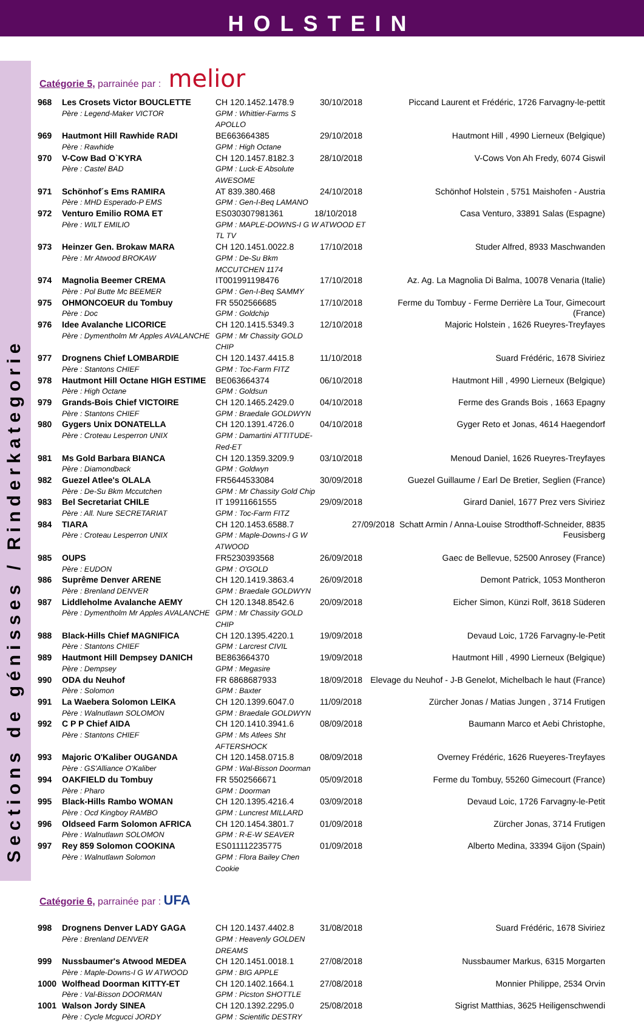HOLSTEIN
Sections de génisses / Rinderkategorie
Catégorie 5, parrainée par : melior
| 968 | Les Crosets Victor BOUCLETTE Père : Legend-Maker VICTOR | CH 120.1452.1478.9 GPM : Whittier-Farms S APOLLO | 30/10/2018 | Piccand Laurent et Frédéric, 1726 Farvagny-le-pettit |
| 969 | Hautmont Hill Rawhide RADI Père : Rawhide | BE663664385 GPM : High Octane | 29/10/2018 | Hautmont Hill , 4990 Lierneux (Belgique) |
| 970 | V-Cow Bad O`KYRA Père : Castel BAD | CH 120.1457.8182.3 GPM : Luck-E Absolute AWESOME | 28/10/2018 | V-Cows Von Ah Fredy, 6074 Giswil |
| 971 | Schönhof´s Ems RAMIRA Père : MHD Esperado-P EMS | AT 839.380.468 GPM : Gen-I-Beq LAMANO | 24/10/2018 | Schönhof Holstein , 5751 Maishofen - Austria |
| 972 | Venturo Emilio ROMA ET Père : WILT EMILIO | ES030307981361 18/10/2018 GPM : MAPLE-DOWNS-I G W ATWOOD ET TL TV | | Casa Venturo, 33891 Salas (Espagne) |
| 973 | Heinzer Gen. Brokaw MARA Père : Mr Atwood BROKAW | CH 120.1451.0022.8 GPM : De-Su Bkm MCCUTCHEN 1174 | 17/10/2018 | Studer Alfred, 8933 Maschwanden |
| 974 | Magnolia Beemer CREMA Père : Pol Butte Mc BEEMER | IT001991198476 GPM : Gen-I-Beq SAMMY | 17/10/2018 | Az. Ag. La Magnolia Di Balma, 10078 Venaria (Italie) |
| 975 | OHMONCOEUR du Tombuy Père : Doc | FR 5502566685 GPM : Goldchip | 17/10/2018 | Ferme du Tombuy - Ferme Derrière La Tour, Gimecourt (France) |
| 976 | Idee Avalanche LICORICE Père : Dymentholm Mr Apples AVALANCHE | CH 120.1415.5349.3 GPM : Mr Chassity GOLD CHIP | 12/10/2018 | Majoric Holstein , 1626 Rueyres-Treyfayes |
| 977 | Drognens Chief LOMBARDIE Père : Stantons CHIEF | CH 120.1437.4415.8 GPM : Toc-Farm FITZ | 11/10/2018 | Suard Frédéric, 1678 Siviriez |
| 978 | Hautmont Hill Octane HIGH ESTIME Père : High Octane | BE063664374 GPM : Goldsun | 06/10/2018 | Hautmont Hill , 4990 Lierneux (Belgique) |
| 979 | Grands-Bois Chief VICTOIRE Père : Stantons CHIEF | CH 120.1465.2429.0 GPM : Braedale GOLDWYN | 04/10/2018 | Ferme des Grands Bois , 1663 Epagny |
| 980 | Gygers Unix DONATELLA Père : Croteau Lesperron UNIX | CH 120.1391.4726.0 GPM : Damartini ATTITUDE-Red-ET | 04/10/2018 | Gyger Reto et Jonas, 4614 Haegendorf |
| 981 | Ms Gold Barbara BIANCA Père : Diamondback | CH 120.1359.3209.9 GPM : Goldwyn | 03/10/2018 | Menoud Daniel, 1626 Rueyres-Treyfayes |
| 982 | Guezel Atlee's OLALA Père : De-Su Bkm Mccutchen | FR5644533084 GPM : Mr Chassity Gold Chip | 30/09/2018 | Guezel Guillaume / Earl De Bretier, Seglien (France) |
| 983 | Bel Secretariat CHILE Père : All. Nure SECRETARIAT | IT 19911661555 GPM : Toc-Farm FITZ | 29/09/2018 | Girard Daniel, 1677 Prez vers Siviriez |
| 984 | TIARA Père : Croteau Lesperron UNIX | CH 120.1453.6588.7 GPM : Maple-Downs-I G W ATWOOD | 27/09/2018 Schatt Armin / Anna-Louise Strodthoff-Schneider, 8835 Feusisberg | |
| 985 | OUPS Père : EUDON | FR5230393568 GPM : O'GOLD | 26/09/2018 | Gaec de Bellevue, 52500 Anrosey (France) |
| 986 | Suprême Denver ARENE Père : Brenland DENVER | CH 120.1419.3863.4 GPM : Braedale GOLDWYN | 26/09/2018 | Demont Patrick, 1053 Montheron |
| 987 | Liddleholme Avalanche AEMY Père : Dymentholm Mr Apples AVALANCHE | CH 120.1348.8542.6 GPM : Mr Chassity GOLD CHIP | 20/09/2018 | Eicher Simon, Künzi Rolf, 3618 Süderen |
| 988 | Black-Hills Chief MAGNIFICA Père : Stantons CHIEF | CH 120.1395.4220.1 GPM : Larcrest CIVIL | 19/09/2018 | Devaud Loic, 1726 Farvagny-le-Petit |
| 989 | Hautmont Hill Dempsey DANICH Père : Dempsey | BE863664370 GPM : Megasire | 19/09/2018 | Hautmont Hill , 4990 Lierneux (Belgique) |
| 990 | ODA du Neuhof Père : Solomon | FR 6868687933 GPM : Baxter | 18/09/2018 | Elevage du Neuhof - J-B Genelot, Michelbach le haut (France) |
| 991 | La Waebera Solomon LEIKA Père : Walnutlawn SOLOMON | CH 120.1399.6047.0 GPM : Braedale GOLDWYN | 11/09/2018 | Zürcher Jonas / Matias Jungen , 3714 Frutigen |
| 992 | C P P Chief AIDA Père : Stantons CHIEF | CH 120.1410.3941.6 GPM : Ms Atlees Sht AFTERSHOCK | 08/09/2018 | Baumann Marco et Aebi Christophe, |
| 993 | Majoric O'Kaliber OUGANDA Père : GS'Alliance O'Kaliber | CH 120.1458.0715.8 GPM : Wal-Bisson Doorman | 08/09/2018 | Overney Frédéric, 1626 Rueyeres-Treyfayes |
| 994 | OAKFIELD du Tombuy Père : Pharo | FR 5502566671 GPM : Doorman | 05/09/2018 | Ferme du Tombuy, 55260 Gimecourt (France) |
| 995 | Black-Hills Rambo WOMAN Père : Ocd Kingboy RAMBO | CH 120.1395.4216.4 GPM : Luncrest MILLARD | 03/09/2018 | Devaud Loic, 1726 Farvagny-le-Petit |
| 996 | Oldseed Farm Solomon AFRICA Père : Walnutlawn SOLOMON | CH 120.1454.3801.7 GPM : R-E-W SEAVER | 01/09/2018 | Zürcher Jonas, 3714 Frutigen |
| 997 | Rey 859 Solomon COOKINA Père : Walnutlawn Solomon | ES011112235775 GPM : Flora Bailey Chen Cookie | 01/09/2018 | Alberto Medina, 33394 Gijon (Spain) |
Catégorie 6, parrainée par : UFA
| 998 | Drognens Denver LADY GAGA Père : Brenland DENVER | CH 120.1437.4402.8 GPM : Heavenly GOLDEN DREAMS | 31/08/2018 | Suard Frédéric, 1678 Siviriez |
| 999 | Nussbaumer's Atwood MEDEA Père : Maple-Downs-I G W ATWOOD | CH 120.1451.0018.1 GPM : BIG APPLE | 27/08/2018 | Nussbaumer Markus, 6315 Morgarten |
| 1000 | Wolfhead Doorman KITTY-ET Père : Val-Bisson DOORMAN | CH 120.1402.1664.1 GPM : Picston SHOTTLE | 27/08/2018 | Monnier Philippe, 2534 Orvin |
| 1001 | Walson Jordy SINEA Père : Cycle Mcgucci JORDY | CH 120.1392.2295.0 GPM : Scientific DESTRY | 25/08/2018 | Sigrist Matthias, 3625 Heiligenschwendi |